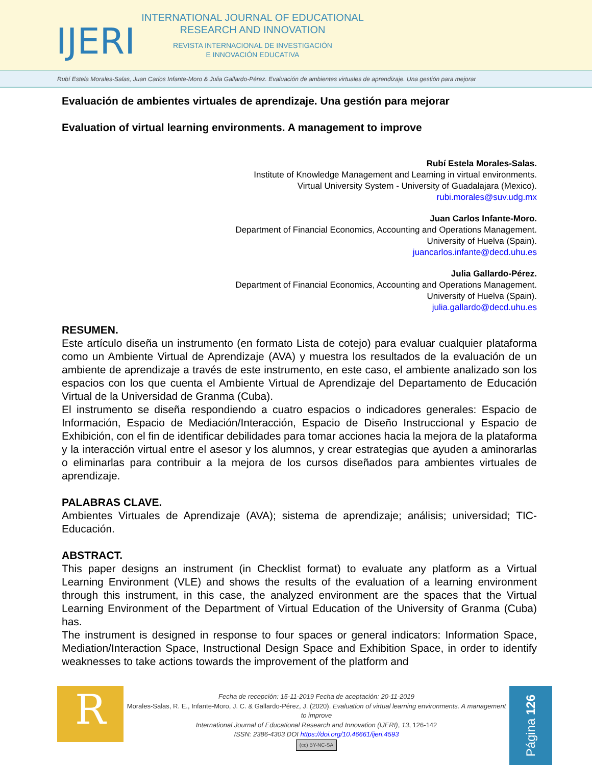IJERI
INTERNATIONAL JOURNAL OF EDUCATIONAL
RESEARCH AND INNOVATION
REVISTA INTERNACIONAL DE INVESTIGACIÓN
E INNOVACIÓN EDUCATIVA
Rubí Estela Morales-Salas, Juan Carlos Infante-Moro & Julia Gallardo-Pérez. Evaluación de ambientes virtuales de aprendizaje. Una gestión para mejorar
Evaluación de ambientes virtuales de aprendizaje. Una gestión para mejorar
Evaluation of virtual learning environments. A management to improve
Rubí Estela Morales-Salas.
Institute of Knowledge Management and Learning in virtual environments.
Virtual University System - University of Guadalajara (Mexico).
rubi.morales@suv.udg.mx
Juan Carlos Infante-Moro.
Department of Financial Economics, Accounting and Operations Management.
University of Huelva (Spain).
juancarlos.infante@decd.uhu.es
Julia Gallardo-Pérez.
Department of Financial Economics, Accounting and Operations Management.
University of Huelva (Spain).
julia.gallardo@decd.uhu.es
RESUMEN.
Este artículo diseña un instrumento (en formato Lista de cotejo) para evaluar cualquier plataforma como un Ambiente Virtual de Aprendizaje (AVA) y muestra los resultados de la evaluación de un ambiente de aprendizaje a través de este instrumento, en este caso, el ambiente analizado son los espacios con los que cuenta el Ambiente Virtual de Aprendizaje del Departamento de Educación Virtual de la Universidad de Granma (Cuba).
El instrumento se diseña respondiendo a cuatro espacios o indicadores generales: Espacio de Información, Espacio de Mediación/Interacción, Espacio de Diseño Instruccional y Espacio de Exhibición, con el fin de identificar debilidades para tomar acciones hacia la mejora de la plataforma y la interacción virtual entre el asesor y los alumnos, y crear estrategias que ayuden a aminorarlas o eliminarlas para contribuir a la mejora de los cursos diseñados para ambientes virtuales de aprendizaje.
PALABRAS CLAVE.
Ambientes Virtuales de Aprendizaje (AVA); sistema de aprendizaje; análisis; universidad; TIC-Educación.
ABSTRACT.
This paper designs an instrument (in Checklist format) to evaluate any platform as a Virtual Learning Environment (VLE) and shows the results of the evaluation of a learning environment through this instrument, in this case, the analyzed environment are the spaces that the Virtual Learning Environment of the Department of Virtual Education of the University of Granma (Cuba) has.
The instrument is designed in response to four spaces or general indicators: Information Space, Mediation/Interaction Space, Instructional Design Space and Exhibition Space, in order to identify weaknesses to take actions towards the improvement of the platform and
R
Fecha de recepción: 15-11-2019 Fecha de aceptación: 20-11-2019
Morales-Salas, R. E., Infante-Moro, J. C. & Gallardo-Pérez, J. (2020). Evaluation of virtual learning environments. A management to improve
International Journal of Educational Research and Innovation (IJERI), 13, 126-142
ISSN: 2386-4303 DOI https://doi.org/10.46661/ijeri.4593
(cc) BY-NC-SA
Página 126